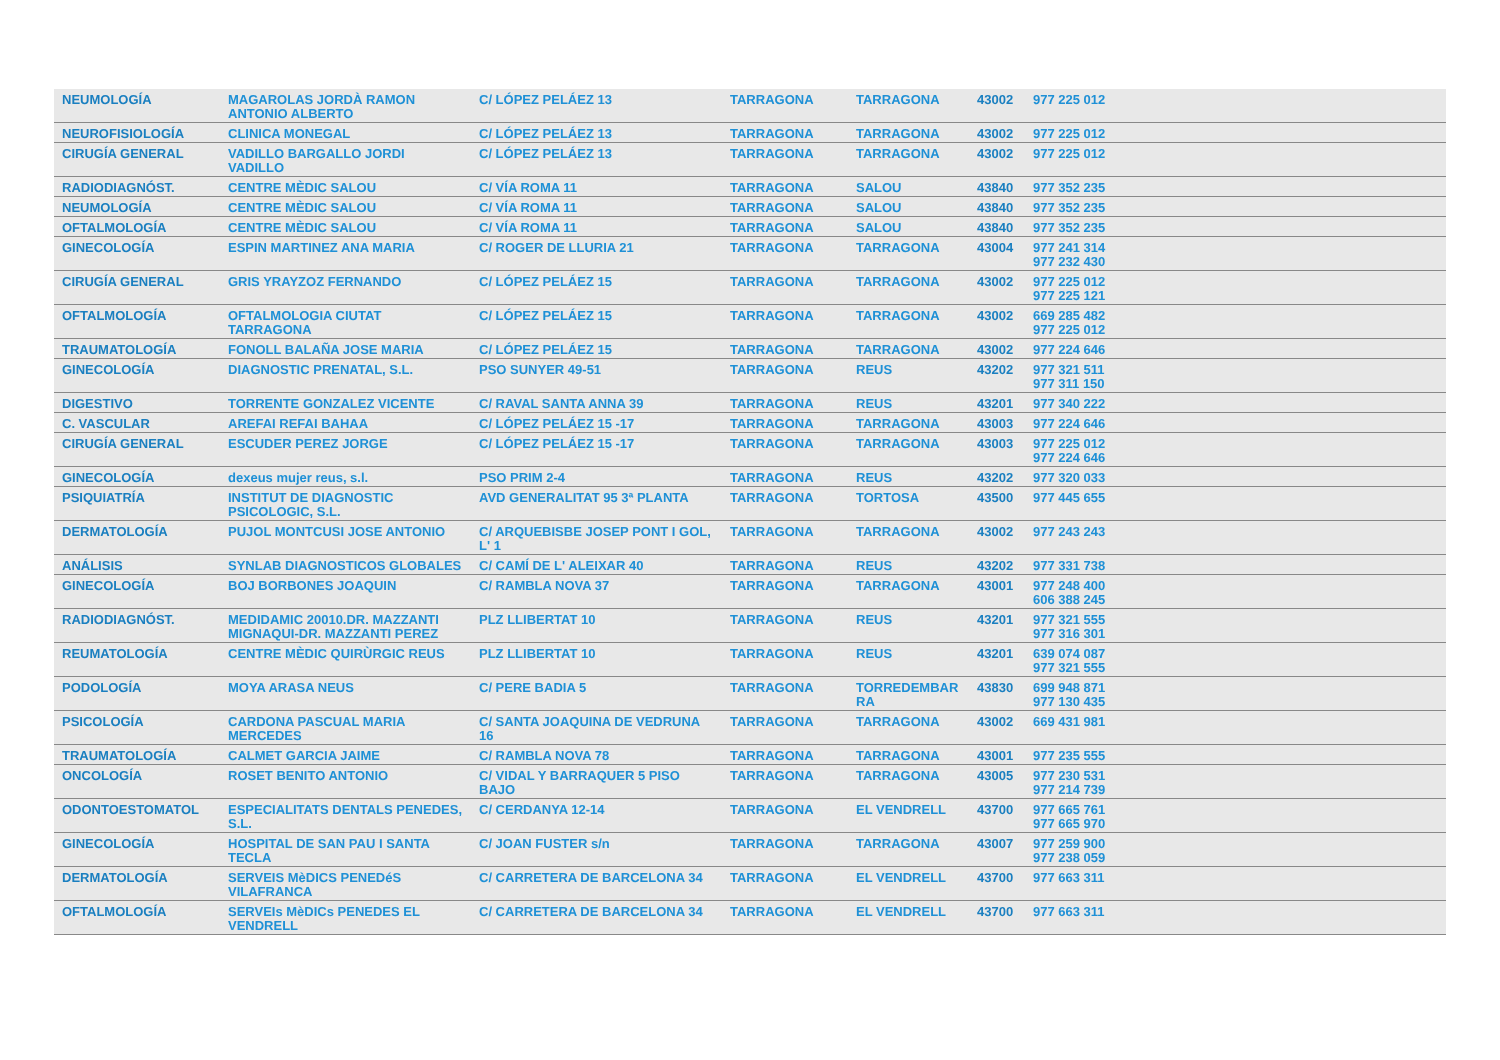| NEUMOLOGÍA | MAGAROLAS JORDÀ RAMON ANTONIO ALBERTO | C/ LÓPEZ PELÁEZ 13 | TARRAGONA | TARRAGONA | 43002 | 977 225 012 |
| NEUROFISIOLOGÍA | CLINICA MONEGAL | C/ LÓPEZ PELÁEZ 13 | TARRAGONA | TARRAGONA | 43002 | 977 225 012 |
| CIRUGÍA GENERAL | VADILLO BARGALLO JORDI VADILLO | C/ LÓPEZ PELÁEZ 13 | TARRAGONA | TARRAGONA | 43002 | 977 225 012 |
| RADIODIAGNÓST. | CENTRE MÈDIC SALOU | C/ VÍA ROMA 11 | TARRAGONA | SALOU | 43840 | 977 352 235 |
| NEUMOLOGÍA | CENTRE MÈDIC SALOU | C/ VÍA ROMA 11 | TARRAGONA | SALOU | 43840 | 977 352 235 |
| OFTALMOLOGÍA | CENTRE MÈDIC SALOU | C/ VÍA ROMA 11 | TARRAGONA | SALOU | 43840 | 977 352 235 |
| GINECOLOGÍA | ESPIN MARTINEZ ANA MARIA | C/ ROGER DE LLURIA 21 | TARRAGONA | TARRAGONA | 43004 | 977 241 314 977 232 430 |
| CIRUGÍA GENERAL | GRIS YRAYZOZ FERNANDO | C/ LÓPEZ PELÁEZ 15 | TARRAGONA | TARRAGONA | 43002 | 977 225 012 977 225 121 |
| OFTALMOLOGÍA | OFTALMOLOGIA CIUTAT TARRAGONA | C/ LÓPEZ PELÁEZ 15 | TARRAGONA | TARRAGONA | 43002 | 669 285 482 977 225 012 |
| TRAUMATOLOGÍA | FONOLL BALAÑA JOSE MARIA | C/ LÓPEZ PELÁEZ 15 | TARRAGONA | TARRAGONA | 43002 | 977 224 646 |
| GINECOLOGÍA | DIAGNOSTIC PRENATAL, S.L. | PSO SUNYER 49-51 | TARRAGONA | REUS | 43202 | 977 321 511 977 311 150 |
| DIGESTIVO | TORRENTE GONZALEZ VICENTE | C/ RAVAL SANTA ANNA 39 | TARRAGONA | REUS | 43201 | 977 340 222 |
| C. VASCULAR | AREFAI REFAI BAHAA | C/ LÓPEZ PELÁEZ 15 -17 | TARRAGONA | TARRAGONA | 43003 | 977 224 646 |
| CIRUGÍA GENERAL | ESCUDER PEREZ JORGE | C/ LÓPEZ PELÁEZ 15 -17 | TARRAGONA | TARRAGONA | 43003 | 977 225 012 977 224 646 |
| GINECOLOGÍA | dexeus mujer reus, s.l. | PSO PRIM 2-4 | TARRAGONA | REUS | 43202 | 977 320 033 |
| PSIQUIATRÍA | INSTITUT DE DIAGNOSTIC PSICOLOGIC, S.L. | AVD GENERALITAT 95 3ª PLANTA | TARRAGONA | TORTOSA | 43500 | 977 445 655 |
| DERMATOLOGÍA | PUJOL MONTCUSI JOSE ANTONIO | C/ ARQUEBISBE JOSEP PONT I GOL, L' 1 | TARRAGONA | TARRAGONA | 43002 | 977 243 243 |
| ANÁLISIS | SYNLAB DIAGNOSTICOS GLOBALES | C/ CAMÍ DE L' ALEIXAR 40 | TARRAGONA | REUS | 43202 | 977 331 738 |
| GINECOLOGÍA | BOJ BORBONES JOAQUIN | C/ RAMBLA NOVA 37 | TARRAGONA | TARRAGONA | 43001 | 977 248 400 606 388 245 |
| RADIODIAGNÓST. | MEDIDAMIC 20010.DR. MAZZANTI MIGNAQUI-DR. MAZZANTI PEREZ | PLZ LLIBERTAT 10 | TARRAGONA | REUS | 43201 | 977 321 555 977 316 301 |
| REUMATOLOGÍA | CENTRE MÈDIC QUIRÙRGIC REUS | PLZ LLIBERTAT 10 | TARRAGONA | REUS | 43201 | 639 074 087 977 321 555 |
| PODOLOGÍA | MOYA ARASA NEUS | C/ PERE BADIA 5 | TARRAGONA | TORREDEMBAR RA | 43830 | 699 948 871 977 130 435 |
| PSICOLOGÍA | CARDONA PASCUAL MARIA MERCEDES | C/ SANTA JOAQUINA DE VEDRUNA 16 | TARRAGONA | TARRAGONA | 43002 | 669 431 981 |
| TRAUMATOLOGÍA | CALMET GARCIA JAIME | C/ RAMBLA NOVA 78 | TARRAGONA | TARRAGONA | 43001 | 977 235 555 |
| ONCOLOGÍA | ROSET BENITO ANTONIO | C/ VIDAL Y BARRAQUER 5 PISO BAJO | TARRAGONA | TARRAGONA | 43005 | 977 230 531 977 214 739 |
| ODONTOESTOMATOL | ESPECIALITATS DENTALS PENEDES, S.L. | C/ CERDANYA 12-14 | TARRAGONA | EL VENDRELL | 43700 | 977 665 761 977 665 970 |
| GINECOLOGÍA | HOSPITAL DE SAN PAU I SANTA TECLA | C/ JOAN FUSTER s/n | TARRAGONA | TARRAGONA | 43007 | 977 259 900 977 238 059 |
| DERMATOLOGÍA | SERVEIS MèDICS PENEDéS VILAFRANCA | C/ CARRETERA DE BARCELONA 34 | TARRAGONA | EL VENDRELL | 43700 | 977 663 311 |
| OFTALMOLOGÍA | SERVEIs MèDICs PENEDES EL VENDRELL | C/ CARRETERA DE BARCELONA 34 | TARRAGONA | EL VENDRELL | 43700 | 977 663 311 |